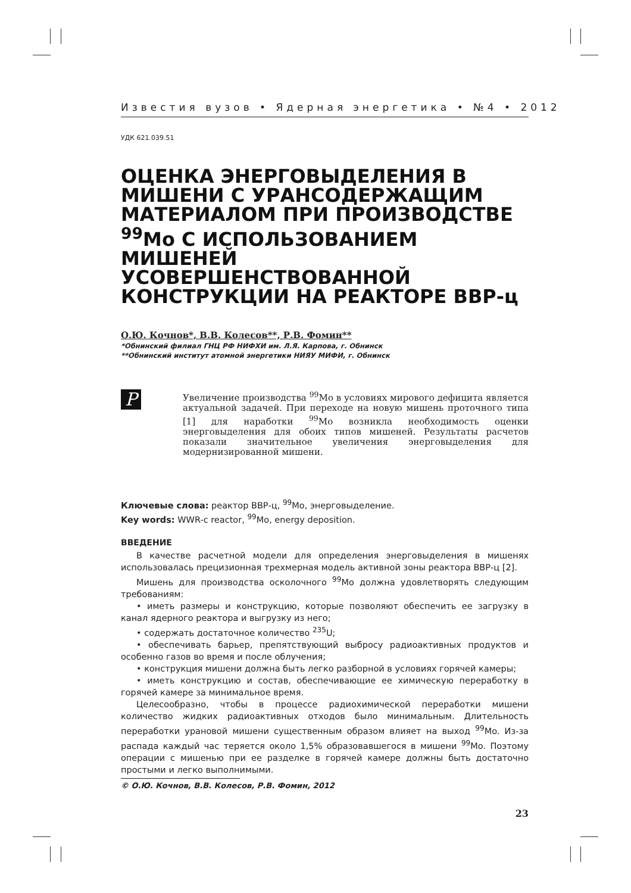Известия вузов • Ядерная энергетика • №4 • 2012
УДК 621.039.51
ОЦЕНКА ЭНЕРГОВЫДЕЛЕНИЯ В МИШЕНИ С УРАНСОДЕРЖАЩИМ МАТЕРИАЛОМ ПРИ ПРОИЗВОДСТВЕ <sup>99</sup>Mo С ИСПОЛЬЗОВАНИЕМ МИШЕНЕЙ УСОВЕРШЕНСТВОВАННОЙ КОНСТРУКЦИИ НА РЕАКТОРЕ ВВР-ц
О.Ю. Кочнов*, В.В. Колесов**, Р.В. Фомин**
*Обнинский филиал ГНЦ РФ НИФХИ им. Л.Я. Карпова, г. Обнинск
**Обнинский институт атомной энергетики НИЯУ МИФИ, г. Обнинск
P
Увеличение производства <sup>99</sup>Mo в условиях мирового дефицита является актуальной задачей. При переходе на новую мишень проточного типа [1] для наработки <sup>99</sup>Mo возникла необходимость оценки энерговыделения для обоих типов мишеней. Результаты расчетов показали значительное увеличения энерговыделения для модернизированной мишени.
Ключевые слова: реактор ВВР-ц, <sup>99</sup>Mo, энерговыделение.
Key words: WWR-c reactor, <sup>99</sup>Mo, energy deposition.
ВВЕДЕНИЕ
В качестве расчетной модели для определения энерговыделения в мишенях использовалась прецизионная трехмерная модель активной зоны реактора ВВР-ц [2].
Мишень для производства осколочного <sup>99</sup>Mo должна удовлетворять следующим требованиям:
• иметь размеры и конструкцию, которые позволяют обеспечить ее загрузку в канал ядерного реактора и выгрузку из него;
• содержать достаточное количество <sup>235</sup>U;
• обеспечивать барьер, препятствующий выбросу радиоактивных продуктов и особенно газов во время и после облучения;
• конструкция мишени должна быть легко разборной в условиях горячей камеры;
• иметь конструкцию и состав, обеспечивающие ее химическую переработку в горячей камере за минимальное время.
Целесообразно, чтобы в процессе радиохимической переработки мишени количество жидких радиоактивных отходов было минимальным. Длительность переработки урановой мишени существенным образом влияет на выход <sup>99</sup>Mo. Из-за распада каждый час теряется около 1,5% образовавшегося в мишени <sup>99</sup>Mo. Поэтому операции с мишенью при ее разделке в горячей камере должны быть достаточно простыми и легко выполнимыми.
© О.Ю. Кочнов, В.В. Колесов, Р.В. Фомин, 2012
23